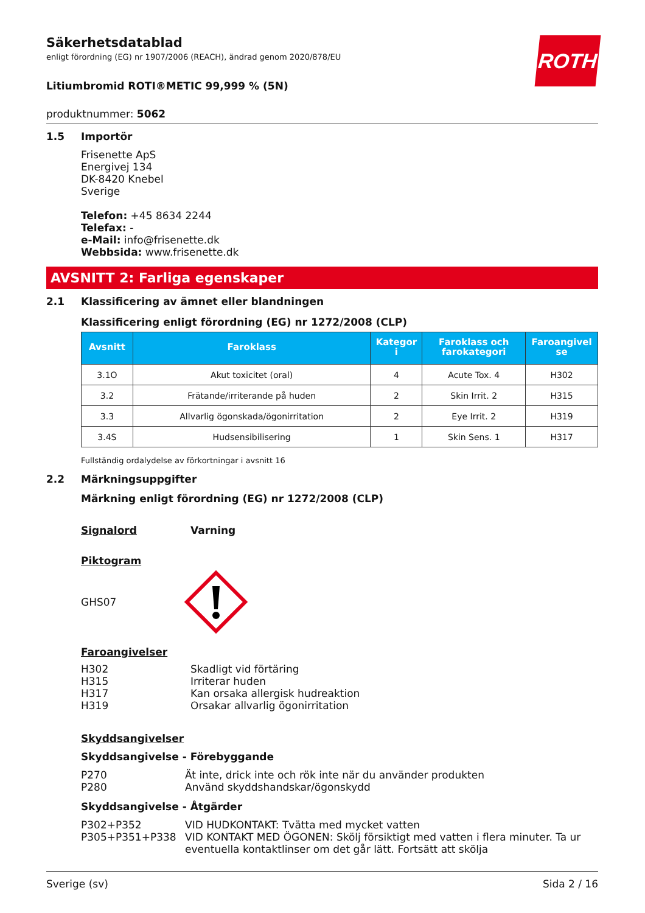ROTH
Säkerhetsdatablad
enligt förordning (EG) nr 1907/2006 (REACH), ändrad genom 2020/878/EU
Litiumbromid ROTI®METIC 99,999 % (5N)
produktnummer: 5062
1.5 Importör
Frisenette ApS
Energivej 134
DK-8420 Knebel
Sverige
Telefon: +45 8634 2244
Telefax: -
e-Mail: info@frisenette.dk
Webbsida: www.frisenette.dk
AVSNITT 2: Farliga egenskaper
2.1 Klassificering av ämnet eller blandningen
Klassificering enligt förordning (EG) nr 1272/2008 (CLP)
| Avsnitt | Faroklass | Kategor i | Faroklass och farokategori | Faroangivel se |
| --- | --- | --- | --- | --- |
| 3.1O | Akut toxicitet (oral) | 4 | Acute Tox. 4 | H302 |
| 3.2 | Frätande/irriterande på huden | 2 | Skin Irrit. 2 | H315 |
| 3.3 | Allvarlig ögonskada/ögonirritation | 2 | Eye Irrit. 2 | H319 |
| 3.4S | Hudsensibilisering | 1 | Skin Sens. 1 | H317 |
Fullständig ordalydelse av förkortningar i avsnitt 16
2.2 Märkningsuppgifter
Märkning enligt förordning (EG) nr 1272/2008 (CLP)
Signalord Varning
Piktogram
GHS07
Faroangivelser
H302 Skadligt vid förtäring
H315 Irriterar huden
H317 Kan orsaka allergisk hudreaktion
H319 Orsakar allvarlig ögonirritation
Skyddsangivelser
Skyddsangivelse - Förebyggande
P270 Ät inte, drick inte och rök inte när du använder produkten
P280 Använd skyddshandskar/ögonskydd
Skyddsangivelse - Åtgärder
P302+P352 VID HUDKONTAKT: Tvätta med mycket vatten
P305+P351+P338 VID KONTAKT MED ÖGONEN: Skölj försiktigt med vatten i flera minuter. Ta ur eventuella kontaktlinser om det går lätt. Fortsätt att skölja
Sverige (sv) Sida 2 / 16